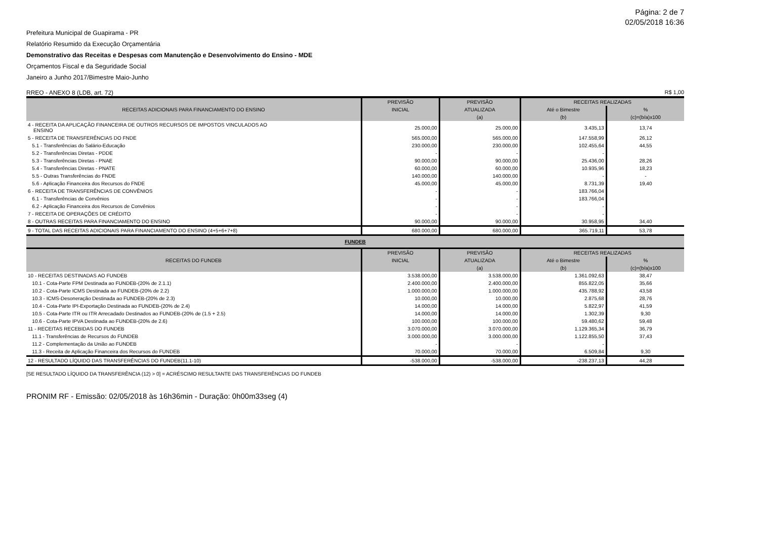Página: 2 de 7
02/05/2018 16:36
Prefeitura Municipal de Guapirama - PR
Relatório Resumido da Execução Orçamentária
Demonstrativo das Receitas e Despesas com Manutenção e Desenvolvimento do Ensino - MDE
Orçamentos Fiscal e da Seguridade Social
Janeiro a Junho 2017/Bimestre Maio-Junho
RREO - ANEXO 8 (LDB, art. 72) R$ 1,00
| RECEITAS ADICIONAIS PARA FINANCIAMENTO DO ENSINO | PREVISÃO | PREVISÃO | RECEITAS REALIZADAS | |
| --- | --- | --- | --- | --- |
| | INICIAL | ATUALIZADA | Até o Bimestre | % |
| | | (a) | (b) | (c)=(b/a)x100 |
| 4 - RECEITA DA APLICAÇÃO FINANCEIRA DE OUTROS RECURSOS DE IMPOSTOS VINCULADOS AO ENSINO | 25.000,00 | 25.000,00 | 3.435,13 | 13,74 |
| 5 - RECEITA DE TRANSFERÊNCIAS DO FNDE | 565.000,00 | 565.000,00 | 147.558,99 | 26,12 |
| 5.1 - Transferências do Salário-Educação | 230.000,00 | 230.000,00 | 102.455,64 | 44,55 |
| 5.2 - Transferências Diretas - PDDE | - | - | - | |
| 5.3 - Transferências Diretas - PNAE | 90.000,00 | 90.000,00 | 25.436,00 | 28,26 |
| 5.4 - Transferências Diretas - PNATE | 60.000,00 | 60.000,00 | 10.935,96 | 18,23 |
| 5.5 - Outras Transferências do FNDE | 140.000,00 | 140.000,00 | - | - |
| 5.6 - Aplicação Financeira dos Recursos do FNDE | 45.000,00 | 45.000,00 | 8.731,39 | 19,40 |
| 6 - RECEITA DE TRANSFERÊNCIAS DE CONVÊNIOS | - | - | 183.766,04 | |
| 6.1 - Transferências de Convênios | - | - | 183.766,04 | |
| 6.2 - Aplicação Financeira dos Recursos de Convênios | - | - | - | |
| 7 - RECEITA DE OPERAÇÕES DE CRÉDITO | - | - | - | |
| 8 - OUTRAS RECEITAS PARA FINANCIAMENTO DO ENSINO | 90.000,00 | 90.000,00 | 30.958,95 | 34,40 |
| 9 - TOTAL DAS RECEITAS ADICIONAIS PARA FINANCIAMENTO DO ENSINO (4+5+6+7+8) | 680.000,00 | 680.000,00 | 365.719,11 | 53,78 |
| FUNDEB | | | | |
| RECEITAS DO FUNDEB | PREVISÃO | PREVISÃO | RECEITAS REALIZADAS | |
| | INICIAL | ATUALIZADA | Até o Bimestre | % |
| | | (a) | (b) | (c)=(b/a)x100 |
| 10 - RECEITAS DESTINADAS AO FUNDEB | 3.538.000,00 | 3.538.000,00 | 1.361.092,63 | 38,47 |
| 10.1 - Cota-Parte FPM Destinada ao FUNDEB-(20% de 2.1.1) | 2.400.000,00 | 2.400.000,00 | 855.822,05 | 35,66 |
| 10.2 - Cota-Parte ICMS Destinada ao FUNDEB-(20% de 2.2) | 1.000.000,00 | 1.000.000,00 | 435.788,92 | 43,58 |
| 10.3 - ICMS-Desoneração Destinada ao FUNDEB-(20% de 2.3) | 10.000,00 | 10.000,00 | 2.875,68 | 28,76 |
| 10.4 - Cota-Parte IPI-Exportação Destinada ao FUNDEB-(20% de 2.4) | 14.000,00 | 14.000,00 | 5.822,97 | 41,59 |
| 10.5 - Cota-Parte ITR ou ITR Arrecadado Destinados ao FUNDEB-(20% de (1.5 + 2.5) | 14.000,00 | 14.000,00 | 1.302,39 | 9,30 |
| 10.6 - Cota-Parte IPVA Destinada ao FUNDEB-(20% de 2.6) | 100.000,00 | 100.000,00 | 59.480,62 | 59,48 |
| 11 - RECEITAS RECEBIDAS DO FUNDEB | 3.070.000,00 | 3.070.000,00 | 1.129.365,34 | 36,79 |
| 11.1 - Transferências de Recursos do FUNDEB | 3.000.000,00 | 3.000.000,00 | 1.122.855,50 | 37,43 |
| 11.2 - Complementação da União ao FUNDEB | - | - | - | |
| 11.3 - Receita de Aplicação Financeira dos Recursos do FUNDEB | 70.000,00 | 70.000,00 | 6.509,84 | 9,30 |
| 12 - RESULTADO LÍQUIDO DAS TRANSFERÊNCIAS DO FUNDEB(11.1-10) | -538.000,00 | -538.000,00 | -238.237,13 | 44,28 |
[SE RESULTADO LÍQUIDO DA TRANSFERÊNCIA (12) > 0] = ACRÉSCIMO RESULTANTE DAS TRANSFERÊNCIAS DO FUNDEB
PRONIM RF - Emissão: 02/05/2018 às 16h36min - Duração: 0h00m33seg (4)